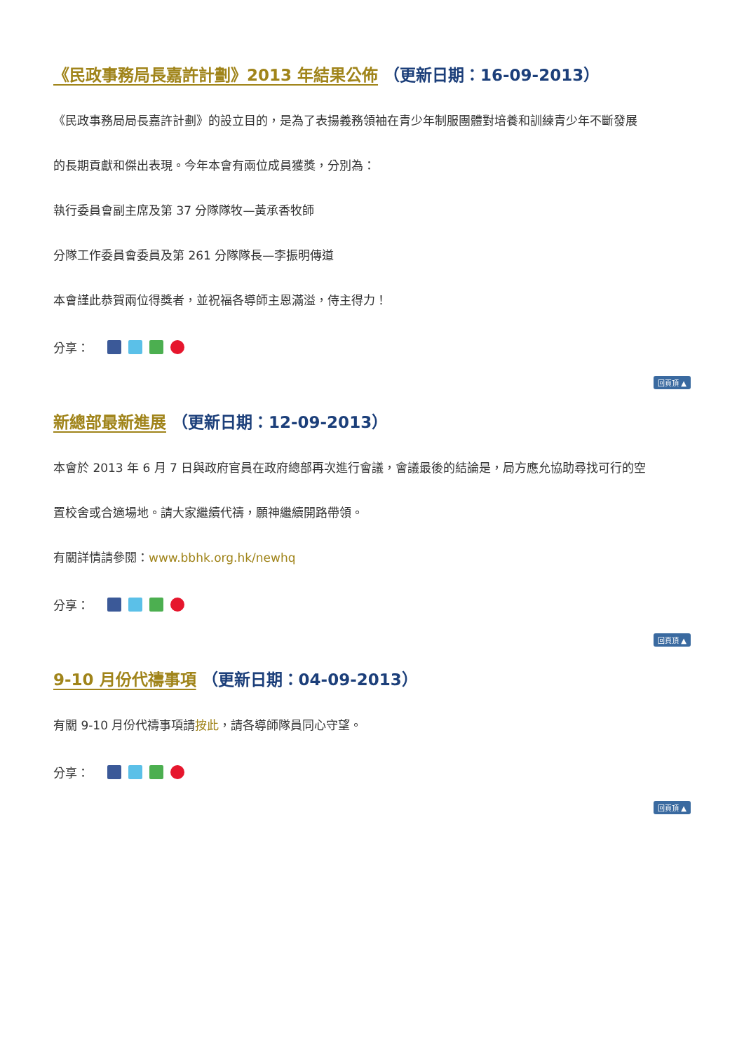《民政事務局長嘉許計劃》2013 年結果公佈 （更新日期：16-09-2013）
《民政事務局局長嘉許計劃》的設立目的，是為了表揚義務領袖在青少年制服團體對培養和訓練青少年不斷發展
的長期貢獻和傑出表現。今年本會有兩位成員獲獎，分別為：
執行委員會副主席及第 37 分隊隊牧—黃承香牧師
分隊工作委員會委員及第 261 分隊隊長—李振明傳道
本會謹此恭賀兩位得獎者，並祝福各導師主恩滿溢，侍主得力！
分享：
回頁頂 ▲
新總部最新進展 （更新日期：12-09-2013）
本會於 2013 年 6 月 7 日與政府官員在政府總部再次進行會議，會議最後的結論是，局方應允協助尋找可行的空
置校舍或合適場地。請大家繼續代禱，願神繼續開路帶領。
有關詳情請參閱：www.bbhk.org.hk/newhq
分享：
回頁頂 ▲
9-10 月份代禱事項 （更新日期：04-09-2013）
有關 9-10 月份代禱事項請按此，請各導師隊員同心守望。
分享：
回頁頂 ▲